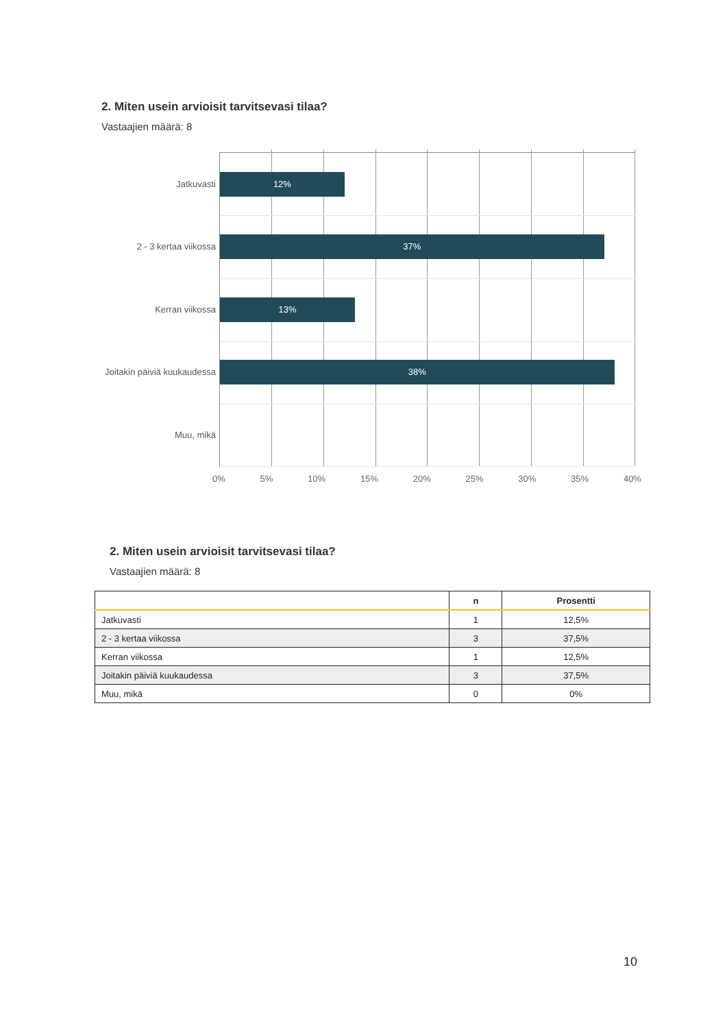2. Miten usein arvioisit tarvitsevasi tilaa?
Vastaajien määrä: 8
Jatkuvasti 12%
2 - 3 kertaa viikossa 37%
Kerran viikossa 13%
Joitakin päiviä kuukaudessa 38%
Muu, mikä
0% 5% 10% 15% 20% 25% 30% 35% 40%
2. Miten usein arvioisit tarvitsevasi tilaa?
Vastaajien määrä: 8
| | n | Prosentti |
| --- | --- | --- |
| Jatkuvasti | 1 | 12,5% |
| 2 - 3 kertaa viikossa | 3 | 37,5% |
| Kerran viikossa | 1 | 12,5% |
| Joitakin päiviä kuukaudessa | 3 | 37,5% |
| Muu, mikä | 0 | 0% |
10